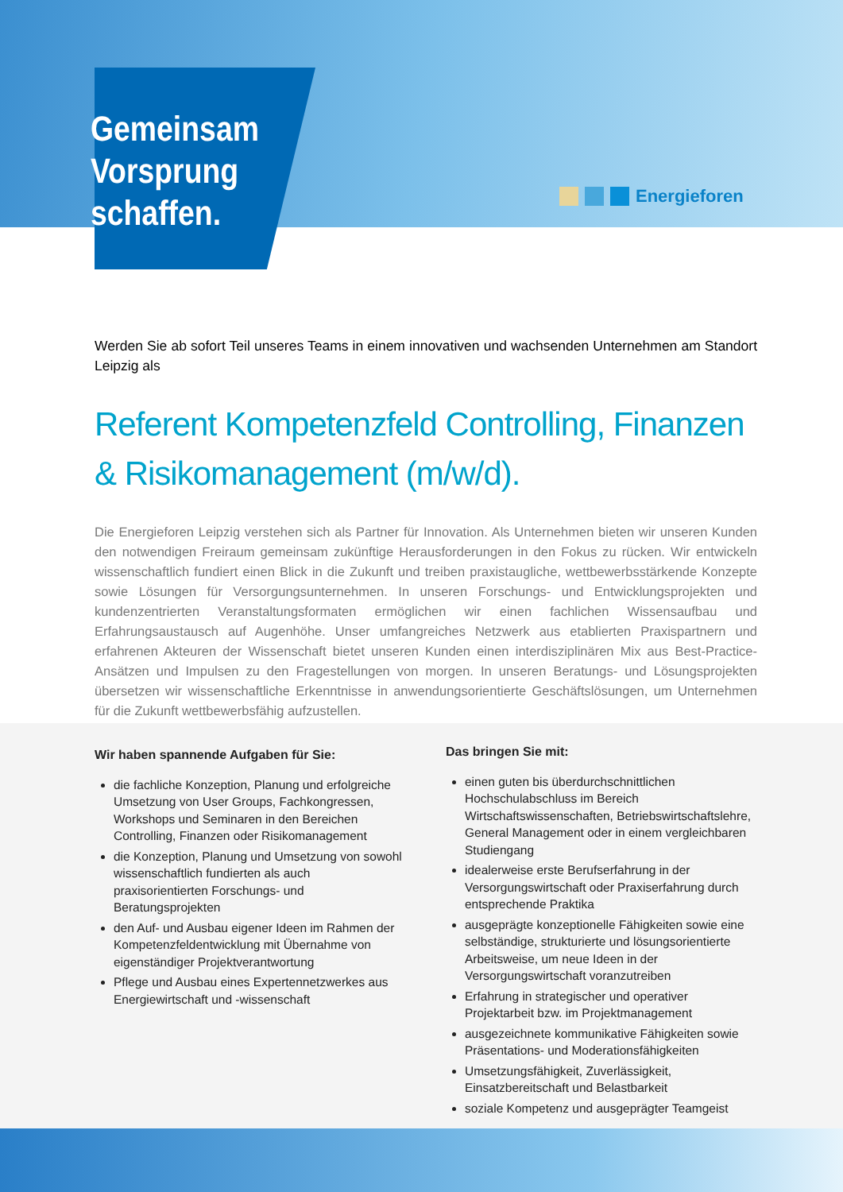Energieforen
Gemeinsam
Vorsprung
schaffen.
Werden Sie ab sofort Teil unseres Teams in einem innovativen und wachsenden Unternehmen am Standort Leipzig als
Referent Kompetenzfeld Controlling, Finanzen & Risikomanagement (m/w/d).
Die Energieforen Leipzig verstehen sich als Partner für Innovation. Als Unternehmen bieten wir unseren Kunden den notwendigen Freiraum gemeinsam zukünftige Herausforderungen in den Fokus zu rücken. Wir entwickeln wissenschaftlich fundiert einen Blick in die Zukunft und treiben praxistaugliche, wettbewerbsstärkende Konzepte sowie Lösungen für Versorgungsunternehmen. In unseren Forschungs- und Entwicklungsprojekten und kundenzentrierten Veranstaltungsformaten ermöglichen wir einen fachlichen Wissensaufbau und Erfahrungsaustausch auf Augenhöhe. Unser umfangreiches Netzwerk aus etablierten Praxispartnern und erfahrenen Akteuren der Wissenschaft bietet unseren Kunden einen interdisziplinären Mix aus Best-Practice-Ansätzen und Impulsen zu den Fragestellungen von morgen. In unseren Beratungs- und Lösungsprojekten übersetzen wir wissenschaftliche Erkenntnisse in anwendungsorientierte Geschäftslösungen, um Unternehmen für die Zukunft wettbewerbsfähig aufzustellen.
Wir haben spannende Aufgaben für Sie:
die fachliche Konzeption, Planung und erfolgreiche Umsetzung von User Groups, Fachkongressen, Workshops und Seminaren in den Bereichen Controlling, Finanzen oder Risikomanagement
die Konzeption, Planung und Umsetzung von sowohl wissenschaftlich fundierten als auch praxisorientierten Forschungs- und Beratungsprojekten
den Auf- und Ausbau eigener Ideen im Rahmen der Kompetenzfeldentwicklung mit Übernahme von eigenständiger Projektverantwortung
Pflege und Ausbau eines Expertennetzwerkes aus Energiewirtschaft und -wissenschaft
Das bringen Sie mit:
einen guten bis überdurchschnittlichen Hochschulabschluss im Bereich Wirtschaftswissenschaften, Betriebswirtschaftslehre, General Management oder in einem vergleichbaren Studiengang
idealerweise erste Berufserfahrung in der Versorgungswirtschaft oder Praxiserfahrung durch entsprechende Praktika
ausgeprägte konzeptionelle Fähigkeiten sowie eine selbständige, strukturierte und lösungsorientierte Arbeitsweise, um neue Ideen in der Versorgungswirtschaft voranzutreiben
Erfahrung in strategischer und operativer Projektarbeit bzw. im Projektmanagement
ausgezeichnete kommunikative Fähigkeiten sowie Präsentations- und Moderationsfähigkeiten
Umsetzungsfähigkeit, Zuverlässigkeit, Einsatzbereitschaft und Belastbarkeit
soziale Kompetenz und ausgeprägter Teamgeist